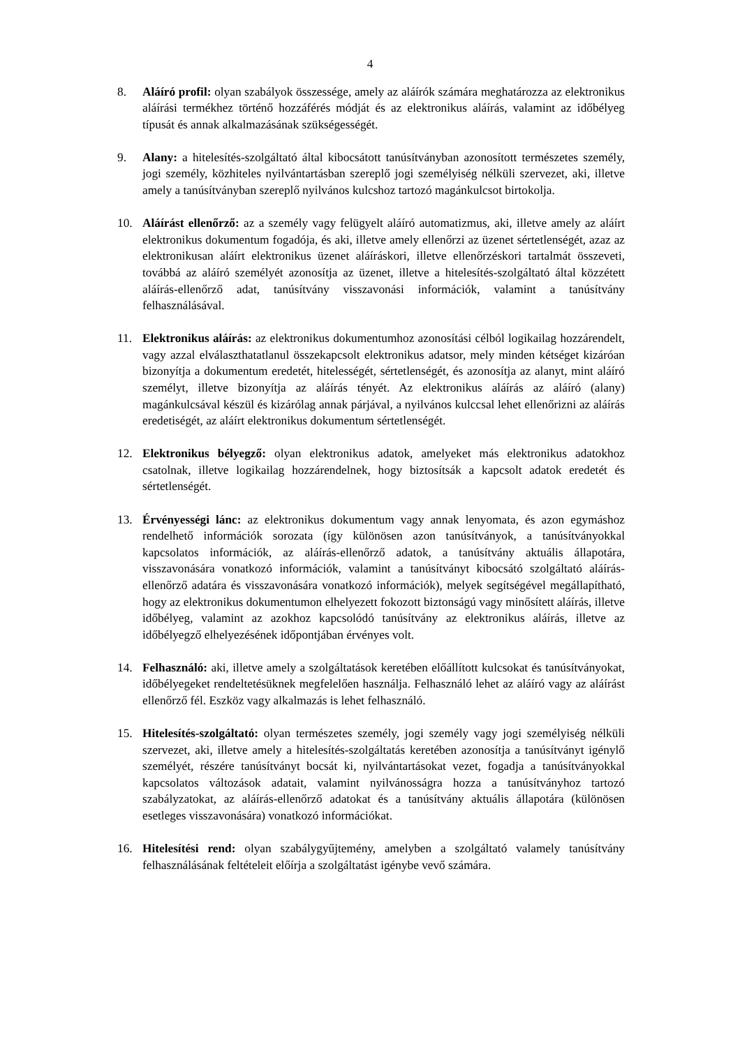4
8. Aláíró profil: olyan szabályok összessége, amely az aláírók számára meghatározza az elektronikus aláírási termékhez történő hozzáférés módját és az elektronikus aláírás, valamint az időbélyeg típusát és annak alkalmazásának szükségességét.
9. Alany: a hitelesítés-szolgáltató által kibocsátott tanúsítványban azonosított természetes személy, jogi személy, közhiteles nyilvántartásban szereplő jogi személyiség nélküli szervezet, aki, illetve amely a tanúsítványban szereplő nyilvános kulcshoz tartozó magánkulcsot birtokolja.
10. Aláírást ellenőrző: az a személy vagy felügyelt aláíró automatizmus, aki, illetve amely az aláírt elektronikus dokumentum fogadója, és aki, illetve amely ellenőrzi az üzenet sértetlenségét, azaz az elektronikusan aláírt elektronikus üzenet aláíráskori, illetve ellenőrzéskori tartalmát összeveti, továbbá az aláíró személyét azonosítja az üzenet, illetve a hitelesítés-szolgáltató által közzétett aláírás-ellenőrző adat, tanúsítvány visszavonási információk, valamint a tanúsítvány felhasználásával.
11. Elektronikus aláírás: az elektronikus dokumentumhoz azonosítási célból logikailag hozzárendelt, vagy azzal elválaszthatatlanul összekapcsolt elektronikus adatsor, mely minden kétséget kizáróan bizonyítja a dokumentum eredetét, hitelességét, sértetlenségét, és azonosítja az alanyt, mint aláíró személyt, illetve bizonyítja az aláírás tényét. Az elektronikus aláírás az aláíró (alany) magánkulcsával készül és kizárólag annak párjával, a nyilvános kulccsal lehet ellenőrizni az aláírás eredetiségét, az aláírt elektronikus dokumentum sértetlenségét.
12. Elektronikus bélyegző: olyan elektronikus adatok, amelyeket más elektronikus adatokhoz csatolnak, illetve logikailag hozzárendelnek, hogy biztosítsák a kapcsolt adatok eredetét és sértetlenségét.
13. Érvényességi lánc: az elektronikus dokumentum vagy annak lenyomata, és azon egymáshoz rendelhető információk sorozata (így különösen azon tanúsítványok, a tanúsítványokkal kapcsolatos információk, az aláírás-ellenőrző adatok, a tanúsítvány aktuális állapotára, visszavonására vonatkozó információk, valamint a tanúsítványt kibocsátó szolgáltató aláírás-ellenőrző adatára és visszavonására vonatkozó információk), melyek segítségével megállapítható, hogy az elektronikus dokumentumon elhelyezett fokozott biztonságú vagy minősített aláírás, illetve időbélyeg, valamint az azokhoz kapcsolódó tanúsítvány az elektronikus aláírás, illetve az időbélyegző elhelyezésének időpontjában érvényes volt.
14. Felhasználó: aki, illetve amely a szolgáltatások keretében előállított kulcsokat és tanúsítványokat, időbélyegeket rendeltetésüknek megfelelően használja. Felhasználó lehet az aláíró vagy az aláírást ellenőrző fél. Eszköz vagy alkalmazás is lehet felhasználó.
15. Hitelesítés-szolgáltató: olyan természetes személy, jogi személy vagy jogi személyiség nélküli szervezet, aki, illetve amely a hitelesítés-szolgáltatás keretében azonosítja a tanúsítványt igénylő személyét, részére tanúsítványt bocsát ki, nyilvántartásokat vezet, fogadja a tanúsítványokkal kapcsolatos változások adatait, valamint nyilvánosságra hozza a tanúsítványhoz tartozó szabályzatokat, az aláírás-ellenőrző adatokat és a tanúsítvány aktuális állapotára (különösen esetleges visszavonására) vonatkozó információkat.
16. Hitelesítési rend: olyan szabálygyűjtemény, amelyben a szolgáltató valamely tanúsítvány felhasználásának feltételeit előírja a szolgáltatást igénybe vevő számára.